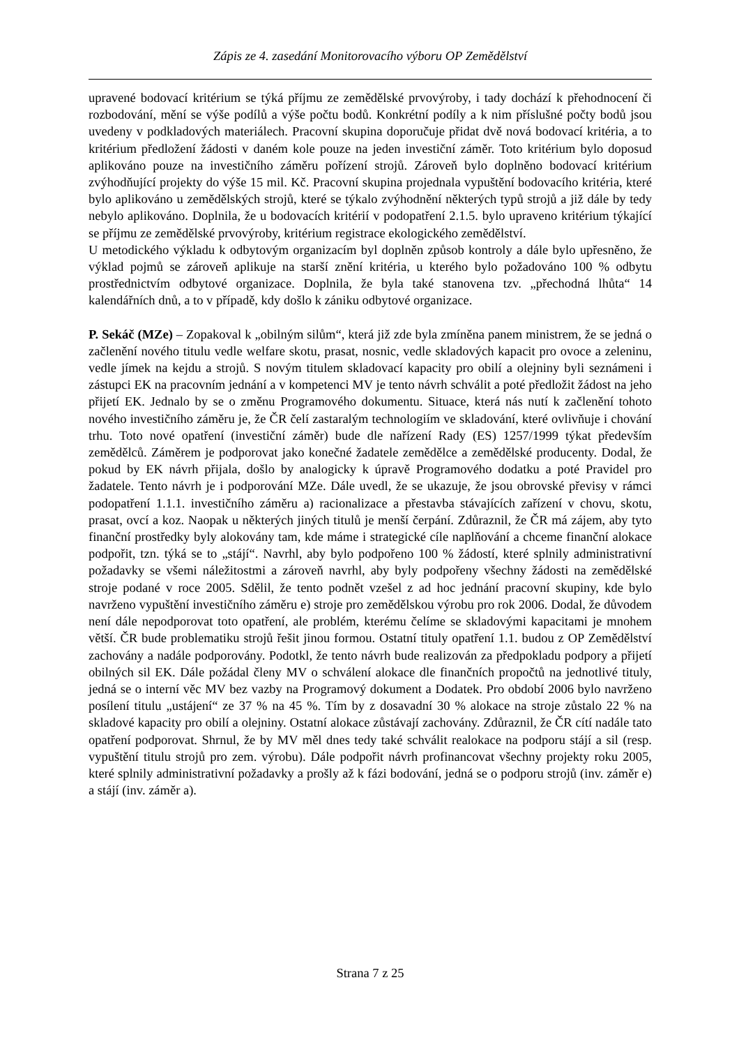Zápis ze 4. zasedání Monitorovacího výboru OP Zemědělství
upravené bodovací kritérium se týká příjmu ze zemědělské prvovýroby, i tady dochází k přehodnocení či rozbodování, mění se výše podílů a výše počtu bodů. Konkrétní podíly a k nim příslušné počty bodů jsou uvedeny v podkladových materiálech. Pracovní skupina doporučuje přidat dvě nová bodovací kritéria, a to kritérium předložení žádosti v daném kole pouze na jeden investiční záměr. Toto kritérium bylo doposud aplikováno pouze na investičního záměru pořízení strojů. Zároveň bylo doplněno bodovací kritérium zvýhodňující projekty do výše 15 mil. Kč. Pracovní skupina projednala vypuštění bodovacího kritéria, které bylo aplikováno u zemědělských strojů, které se týkalo zvýhodnění některých typů strojů a již dále by tedy nebylo aplikováno. Doplnila, že u bodovacích kritérií v podopatření 2.1.5. bylo upraveno kritérium týkající se příjmu ze zemědělské prvovýroby, kritérium registrace ekologického zemědělství.
U metodického výkladu k odbytovým organizacím byl doplněn způsob kontroly a dále bylo upřesněno, že výklad pojmů se zároveň aplikuje na starší znění kritéria, u kterého bylo požadováno 100 % odbytu prostřednictvím odbytové organizace. Doplnila, že byla také stanovena tzv. „přechodná lhůta“ 14 kalendářních dnů, a to v případě, kdy došlo k zániku odbytové organizace.
P. Sekáč (MZe) – Zopakoval k „obilným silům“, která již zde byla zmíněna panem ministrem, že se jedná o začlenění nového titulu vedle welfare skotu, prasat, nosnic, vedle skladových kapacit pro ovoce a zeleninu, vedle jímek na kejdu a strojů. S novým titulem skladovací kapacity pro obilí a olejniny byli seznámeni i zástupci EK na pracovním jednání a v kompetenci MV je tento návrh schválit a poté předložit žádost na jeho přijetí EK. Jednalo by se o změnu Programového dokumentu. Situace, která nás nutí k začlenění tohoto nového investičního záměru je, že ČR čelí zastaralým technologiím ve skladování, které ovlivňuje i chování trhu. Toto nové opatření (investiční záměr) bude dle nařízení Rady (ES) 1257/1999 týkat především zemědělců. Záměrem je podporovat jako konečné žadatele zemědělce a zemědělské producenty. Dodal, že pokud by EK návrh přijala, došlo by analogicky k úpravě Programového dodatku a poté Pravidel pro žadatele. Tento návrh je i podporování MZe. Dále uvedl, že se ukazuje, že jsou obrovské převisy v rámci podopatření 1.1.1. investičního záměru a) racionalizace a přestavba stávajících zařízení v chovu, skotu, prasat, ovcí a koz. Naopak u některých jiných titulů je menší čerpání. Zdůraznil, že ČR má zájem, aby tyto finanční prostředky byly alokovány tam, kde máme i strategické cíle naplňování a chceme finanční alokace podpořit, tzn. týká se to „stájí“. Navrhl, aby bylo podpořeno 100 % žádostí, které splnily administrativní požadavky se všemi náležitostmi a zároveň navrhl, aby byly podpořeny všechny žádosti na zemědělské stroje podané v roce 2005. Sdělil, že tento podnět vzešel z ad hoc jednání pracovní skupiny, kde bylo navrženo vypuštění investičního záměru e) stroje pro zemědělskou výrobu pro rok 2006. Dodal, že důvodem není dále nepodporovat toto opatření, ale problém, kterému čelíme se skladovými kapacitami je mnohem větší. ČR bude problematiku strojů řešit jinou formou. Ostatní tituly opatření 1.1. budou z OP Zemědělství zachovány a nadále podporovány. Podotkl, že tento návrh bude realizován za předpokladu podpory a přijetí obilných sil EK. Dále požádal členy MV o schválení alokace dle finančních propočtů na jednotlivé tituly, jedná se o interní věc MV bez vazby na Programový dokument a Dodatek. Pro období 2006 bylo navrženo posílení titulu „ustájení“ ze 37 % na 45 %. Tím by z dosavadní 30 % alokace na stroje zůstalo 22 % na skladové kapacity pro obilí a olejniny. Ostatní alokace zůstávají zachovány. Zdůraznil, že ČR cítí nadále tato opatření podporovat. Shrnul, že by MV měl dnes tedy také schválit realokace na podporu stájí a sil (resp. vypuštění titulu strojů pro zem. výrobu). Dále podpořit návrh profinancovat všechny projekty roku 2005, které splnily administrativní požadavky a prošly až k fázi bodování, jedná se o podporu strojů (inv. záměr e) a stájí (inv. záměr a).
Strana 7 z 25